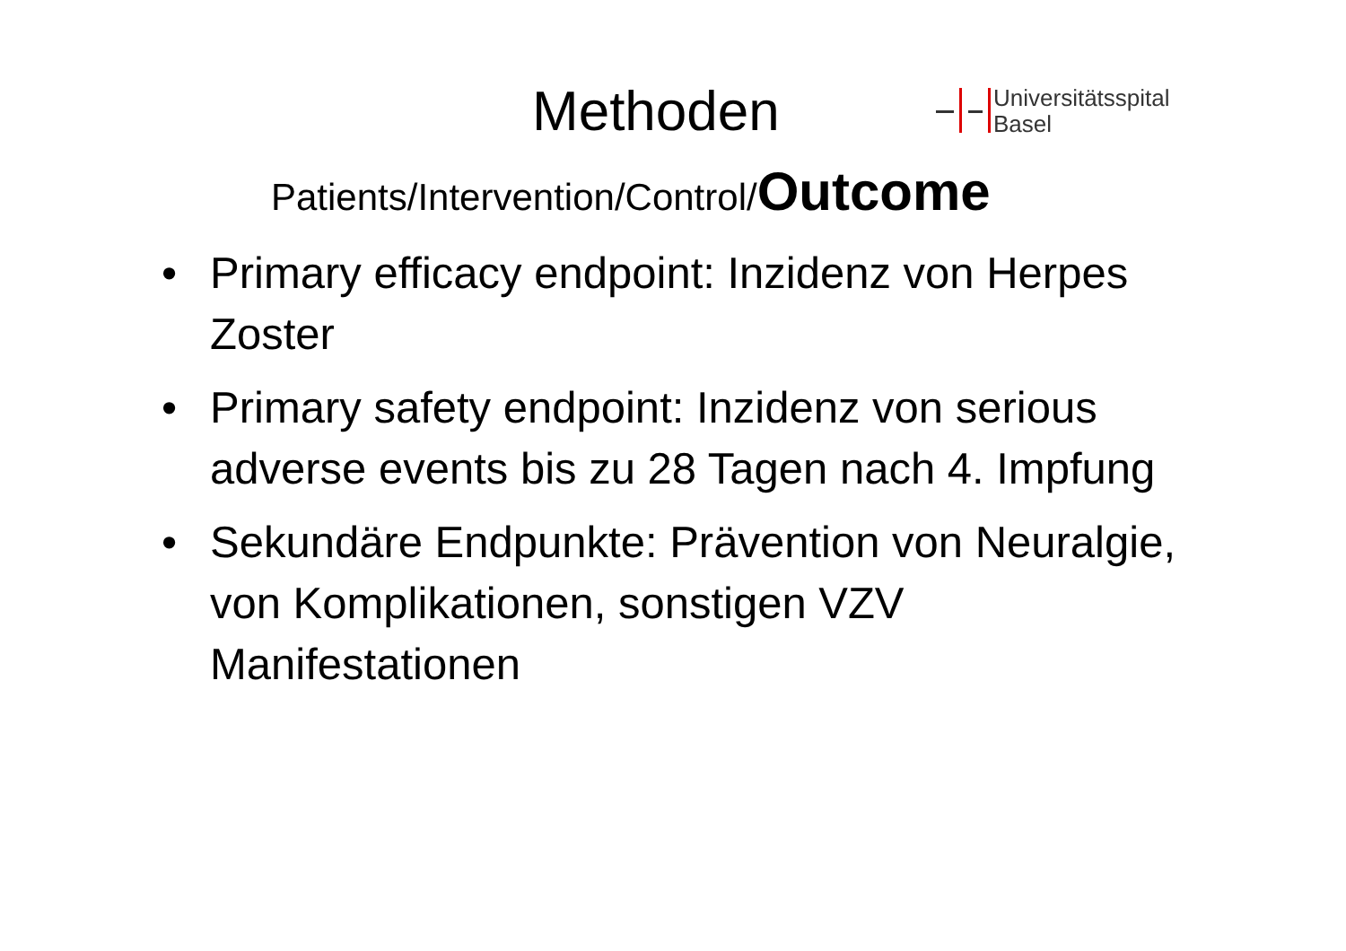Methoden
Universitätsspital
Basel
Patients/Intervention/Control/Outcome
• Primary efficacy endpoint: Inzidenz von Herpes Zoster
• Primary safety endpoint: Inzidenz von serious adverse events bis zu 28 Tagen nach 4. Impfung
• Sekundäre Endpunkte: Prävention von Neuralgie, von Komplikationen, sonstigen VZV Manifestationen